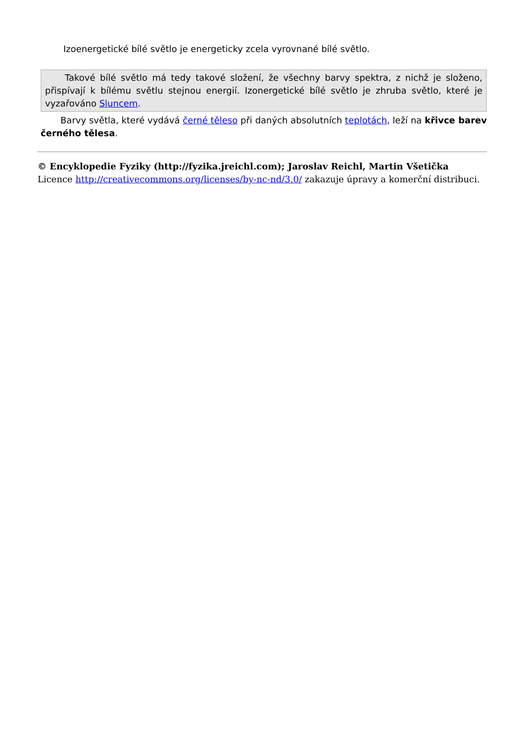Izoenergetické bílé světlo je energeticky zcela vyrovnané bílé světlo.
Takové bílé světlo má tedy takové složení, že všechny barvy spektra, z nichž je složeno, přispívají k bílému světlu stejnou energií. Izonergetické bílé světlo je zhruba světlo, které je vyzařováno Sluncem.
Barvy světla, které vydává černé těleso při daných absolutních teplotách, leží na křivce barev černého tělesa.
© Encyklopedie Fyziky (http://fyzika.jreichl.com); Jaroslav Reichl, Martin Všetička
Licence http://creativecommons.org/licenses/by-nc-nd/3.0/ zakazuje úpravy a komerční distribuci.